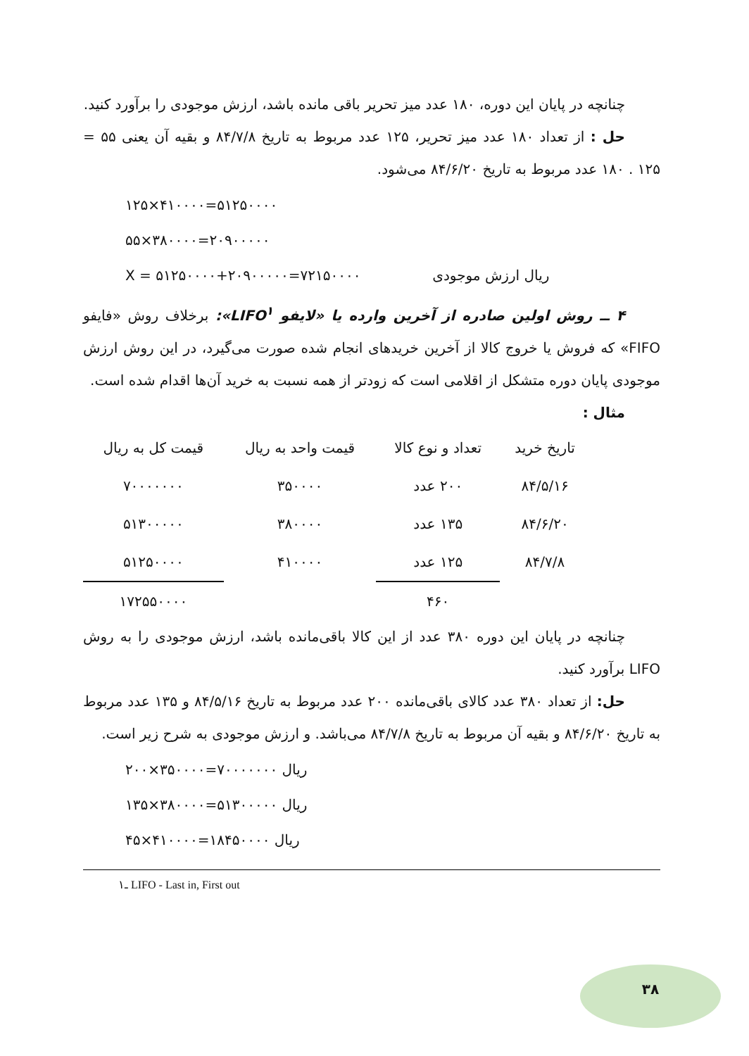چنانچه در پایان این دوره، ۱۸۰ عدد میز تحریر باقی مانده باشد، ارزش موجودی را برآورد کنید.
حل : از تعداد ۱۸۰ عدد میز تحریر، ۱۲۵ عدد مربوط به تاریخ ۸۴/۷/۸ و بقیه آن یعنی ۵۵ = ۱۲۵ . ۱۸۰ عدد مربوط به تاریخ ۸۴/۶/۲۰ می‌شود.
۱۲۵×۴۱۰۰۰۰=۵۱۲۵۰۰۰۰
۵۵×۳۸۰۰۰۰=۲۰۹۰۰۰۰۰
X = ۵۱۲۵۰۰۰۰+۲۰۹۰۰۰۰۰=۷۲۱۵۰۰۰۰ ریال ارزش موجودی
۴ ــ روش اولین صادره از آخرین وارده یا «لایفو LIFO<sup>۱</sup>»: برخلاف روش «فایفو FIFO» که فروش یا خروج کالا از آخرین خریدهای انجام شده صورت می‌گیرد، در این روش ارزش موجودی پایان دوره متشکل از اقلامی است که زودتر از همه نسبت به خرید آن‌ها اقدام شده است.
مثال :
| تاریخ خرید | تعداد و نوع کالا | قیمت واحد به ریال | قیمت کل به ریال |
| --- | --- | --- | --- |
| ۸۴/۵/۱۶ | ۲۰۰ عدد | ۳۵۰۰۰۰ | ۷۰۰۰۰۰۰۰ |
| ۸۴/۶/۲۰ | ۱۳۵ عدد | ۳۸۰۰۰۰ | ۵۱۳۰۰۰۰۰ |
| ۸۴/۷/۸ | ۱۲۵ عدد | ۴۱۰۰۰۰ | ۵۱۲۵۰۰۰۰ |
| | ۴۶۰ | | ۱۷۲۵۵۰۰۰۰ |
چنانچه در پایان این دوره ۳۸۰ عدد از این کالا باقی‌مانده باشد، ارزش موجودی را به روش LIFO برآورد کنید.
حل: از تعداد ۳۸۰ عدد کالای باقی‌مانده ۲۰۰ عدد مربوط به تاریخ ۸۴/۵/۱۶ و ۱۳۵ عدد مربوط به تاریخ ۸۴/۶/۲۰ و بقیه آن مربوط به تاریخ ۸۴/۷/۸ می‌باشد. و ارزش موجودی به شرح زیر است.
۲۰۰×۳۵۰۰۰۰=۷۰۰۰۰۰۰۰ ریال
۱۳۵×۳۸۰۰۰۰=۵۱۳۰۰۰۰۰ ریال
۴۵×۴۱۰۰۰۰=۱۸۴۵۰۰۰۰ ریال
۱ـ LIFO - Last in, First out
۳۸